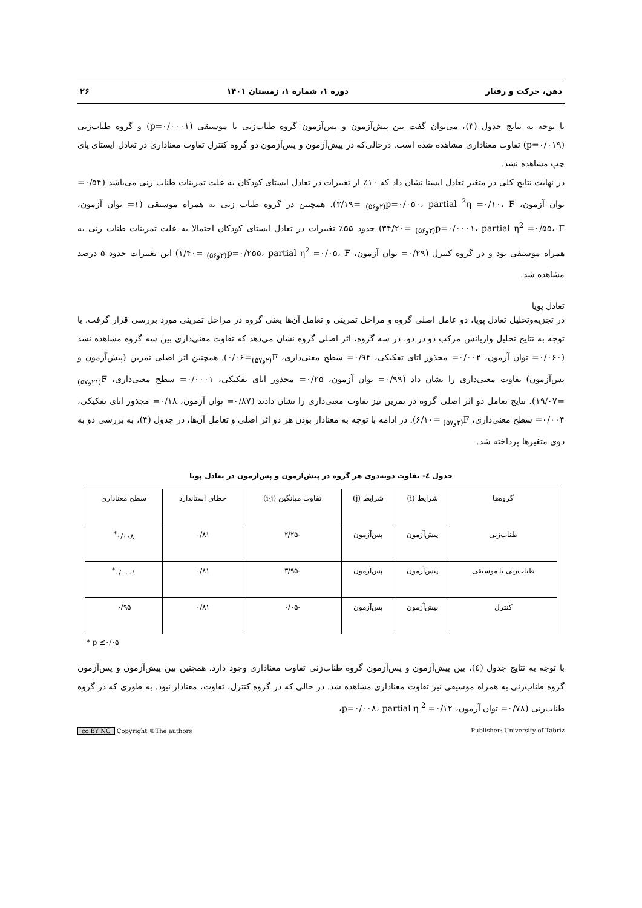ذهن، حرکت و رفتار دوره ۱، شماره ۱، زمستان ۱۴۰۱ ۲۶
با توجه به نتایج جدول (۳)، می‌توان گفت بین پیش‌آزمون و پس‌آزمون گروه طناب‌زنی با موسیقی (p=۰/۰۰۰۱) و گروه طناب‌زنی (p=۰/۰۱۹) تفاوت معناداری مشاهده شده است. درحالی‌که در پیش‌آزمون و پس‌آزمون دو گروه کنترل تفاوت معناداری در تعادل ایستای پای چپ مشاهده نشد.
در نهایت نتایج کلی در متغیر تعادل ایستا نشان داد که ۱۰٪ از تغییرات در تعادل ایستای کودکان به علت تمرینات طناب زنی می‌باشد (۰/۵۴= توان آزمون، p=۰/۰۵۰، partial <sup>2</sup>η =۰/۱۰، F<sub>(۲و۵۶)</sub> =۳/۱۹). همچنین در گروه طناب زنی به همراه موسیقی (۱= توان آزمون، p=۰/۰۰۰۱، partial η<sup>2</sup> =۰/۵۵، F<sub>(۲و۵۶)</sub> =۳۴/۲۰) حدود ۵۵٪ تغییرات در تعادل ایستای کودکان احتمالا به علت تمرینات طناب زنی به همراه موسیقی بود و در گروه کنترل (۰/۲۹= توان آزمون، p=۰/۲۵۵، partial η<sup>2</sup> =۰/۰۵، F<sub>(۲و۵۶)</sub> =۱/۴۰) این تغییرات حدود ۵ درصد مشاهده شد.
تعادل پویا
در تجزیه‌وتحلیل تعادل پویا، دو عامل اصلی گروه و مراحل تمرینی و تعامل آن‌ها یعنی گروه در مراحل تمرینی مورد بررسی قرار گرفت. با توجه به نتایج تحلیل واریانس مرکب دو در دو، در سه گروه، اثر اصلی گروه نشان می‌دهد که تفاوت معنی‌داری بین سه گروه مشاهده نشد (۰/۰۶۰= توان آزمون، ۰/۰۰۲= مجذور اتای تفکیکی، ۰/۹۴= سطح معنی‌داری، F<sub>(۲و۵۷)</sub>=۰/۰۶). همچنین اثر اصلی تمرین (پیش‌آزمون و پس‌آزمون) تفاوت معنی‌داری را نشان داد (۰/۹۹= توان آزمون، ۰/۲۵= مجذور اتای تفکیکی، ۰/۰۰۰۱= سطح معنی‌داری، F<sub>(۲۱و۵۷)</sub> =۱۹/۰۷). نتایج تعامل دو اثر اصلی گروه در تمرین نیز تفاوت معنی‌داری را نشان دادند (۰/۸۷= توان آزمون، ۰/۱۸= مجذور اتای تفکیکی، ۰/۰۰۴= سطح معنی‌داری، F<sub>(۲و۵۷)</sub> =۶/۱۰). در ادامه با توجه به معنادار بودن هر دو اثر اصلی و تعامل آن‌ها، در جدول (۴)، به بررسی دو به دوی متغیرها پرداخته شد.
جدول ٤- تفاوت دوبه‌دوی هر گروه در پیش‌آزمون و پس‌آزمون در تعادل پویا
| گروه‌ها | شرایط (i) | شرایط (j) | تفاوت میانگین (i-j) | خطای استاندارد | سطح معناداری |
| --- | --- | --- | --- | --- | --- |
| طناب‌زنی | پیش‌آزمون | پس‌آزمون | -۲/۲۵ | ۰/۸۱ | ۰/۰۰۸<sup>*</sup> |
| طناب‌زنی با موسیقی | پیش‌آزمون | پس‌آزمون | -۳/۹۵ | ۰/۸۱ | ۰/۰۰۰۱<sup>*</sup> |
| کنترل | پیش‌آزمون | پس‌آزمون | -۰/۰۵ | ۰/۸۱ | ۰/۹۵ |
* p ≤۰/۰۵
با توجه به نتایج جدول (٤)، بین پیش‌آزمون و پس‌آزمون گروه طناب‌زنی تفاوت معناداری وجود دارد. همچنین بین پیش‌آزمون و پس‌آزمون گروه طناب‌زنی به همراه موسیقی نیز تفاوت معناداری مشاهده شد. در حالی که در گروه کنترل، تفاوت، معنادار نبود. به طوری که در گروه طناب‌زنی (۰/۷۸= توان آزمون، p=۰/۰۰۸، partial η <sup>2</sup> =۰/۱۲،
cc BY NC Copyright ©The authors Publisher: University of Tabriz